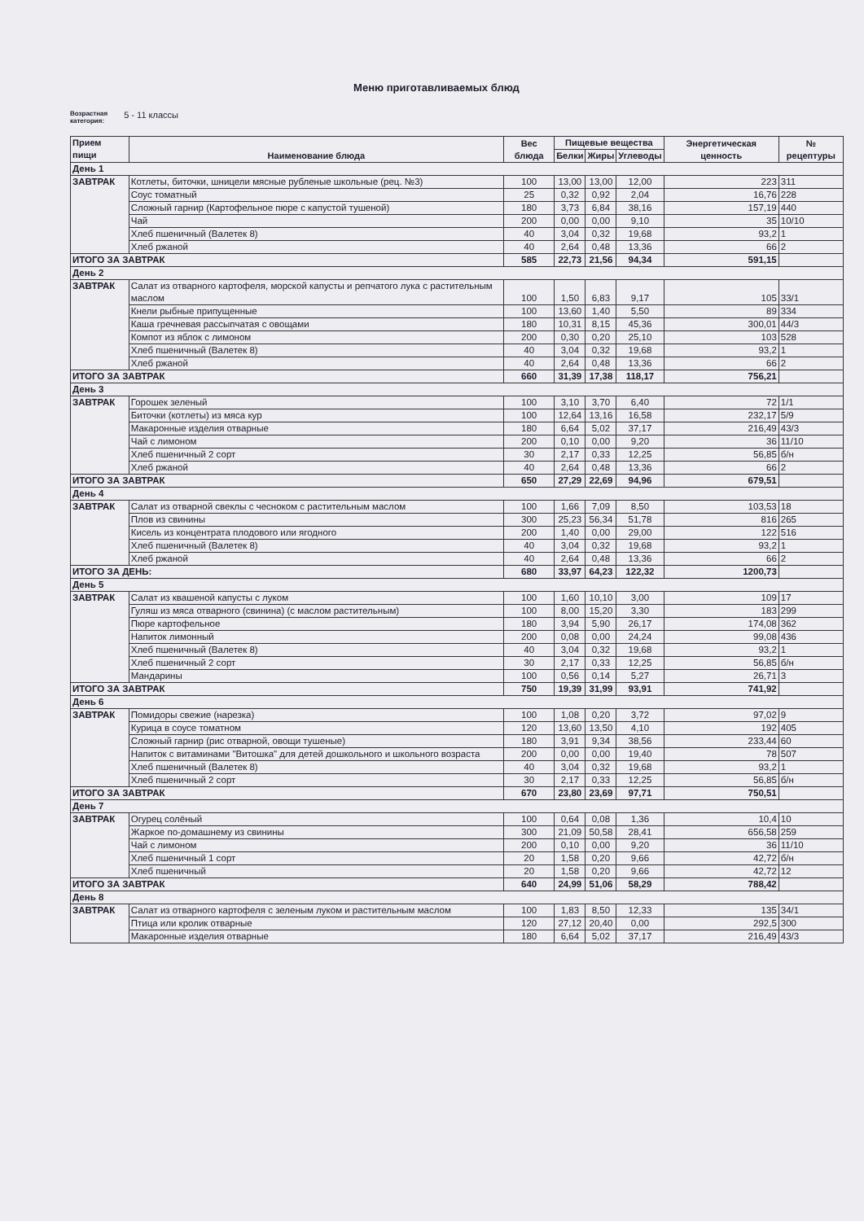Меню приготавливаемых блюд
Возрастная
категория: 5 - 11 классы
| Прием пищи | Наименование блюда | Вес блюда | Пищевые вещества | | | Энергетическая ценность | № рецептуры |
| --- | --- | --- | --- | --- | --- | --- | --- |
| | | | Белки | Жиры | Углеводы | | |
| День 1 | | | | | | | |
| ЗАВТРАК | Котлеты, биточки, шницели мясные рубленые школьные (рец. №3) | 100 | 13,00 | 13,00 | 12,00 | 223 | 311 |
| | Соус томатный | 25 | 0,32 | 0,92 | 2,04 | 16,76 | 228 |
| | Сложный гарнир (Картофельное пюре с капустой тушеной) | 180 | 3,73 | 6,84 | 38,16 | 157,19 | 440 |
| | Чай | 200 | 0,00 | 0,00 | 9,10 | 35 | 10/10 |
| | Хлеб пшеничный (Валетек 8) | 40 | 3,04 | 0,32 | 19,68 | 93,2 | 1 |
| | Хлеб ржаной | 40 | 2,64 | 0,48 | 13,36 | 66 | 2 |
| ИТОГО ЗА ЗАВТРАК | | 585 | 22,73 | 21,56 | 94,34 | 591,15 | |
| День 2 | | | | | | | |
| ЗАВТРАК | Салат из отварного картофеля, морской капусты и репчатого лука с растительным маслом | 100 | 1,50 | 6,83 | 9,17 | 105 | 33/1 |
| | Кнели рыбные припущенные | 100 | 13,60 | 1,40 | 5,50 | 89 | 334 |
| | Каша гречневая рассыпчатая с овощами | 180 | 10,31 | 8,15 | 45,36 | 300,01 | 44/3 |
| | Компот из яблок с лимоном | 200 | 0,30 | 0,20 | 25,10 | 103 | 528 |
| | Хлеб пшеничный (Валетек 8) | 40 | 3,04 | 0,32 | 19,68 | 93,2 | 1 |
| | Хлеб ржаной | 40 | 2,64 | 0,48 | 13,36 | 66 | 2 |
| ИТОГО ЗА ЗАВТРАК | | 660 | 31,39 | 17,38 | 118,17 | 756,21 | |
| День 3 | | | | | | | |
| ЗАВТРАК | Горошек зеленый | 100 | 3,10 | 3,70 | 6,40 | 72 | 1/1 |
| | Биточки (котлеты) из мяса кур | 100 | 12,64 | 13,16 | 16,58 | 232,17 | 5/9 |
| | Макаронные изделия отварные | 180 | 6,64 | 5,02 | 37,17 | 216,49 | 43/3 |
| | Чай с лимоном | 200 | 0,10 | 0,00 | 9,20 | 36 | 11/10 |
| | Хлеб пшеничный 2 сорт | 30 | 2,17 | 0,33 | 12,25 | 56,85 | б/н |
| | Хлеб ржаной | 40 | 2,64 | 0,48 | 13,36 | 66 | 2 |
| ИТОГО ЗА ЗАВТРАК | | 650 | 27,29 | 22,69 | 94,96 | 679,51 | |
| День 4 | | | | | | | |
| ЗАВТРАК | Салат из отварной свеклы с чесноком с растительным маслом | 100 | 1,66 | 7,09 | 8,50 | 103,53 | 18 |
| | Плов из свинины | 300 | 25,23 | 56,34 | 51,78 | 816 | 265 |
| | Кисель из концентрата плодового или ягодного | 200 | 1,40 | 0,00 | 29,00 | 122 | 516 |
| | Хлеб пшеничный (Валетек 8) | 40 | 3,04 | 0,32 | 19,68 | 93,2 | 1 |
| | Хлеб ржаной | 40 | 2,64 | 0,48 | 13,36 | 66 | 2 |
| ИТОГО ЗА ДЕНЬ: | | 680 | 33,97 | 64,23 | 122,32 | 1200,73 | |
| День 5 | | | | | | | |
| ЗАВТРАК | Салат из квашеной капусты с луком | 100 | 1,60 | 10,10 | 3,00 | 109 | 17 |
| | Гуляш из мяса отварного (свинина) (с маслом растительным) | 100 | 8,00 | 15,20 | 3,30 | 183 | 299 |
| | Пюре картофельное | 180 | 3,94 | 5,90 | 26,17 | 174,08 | 362 |
| | Напиток лимонный | 200 | 0,08 | 0,00 | 24,24 | 99,08 | 436 |
| | Хлеб пшеничный (Валетек 8) | 40 | 3,04 | 0,32 | 19,68 | 93,2 | 1 |
| | Хлеб пшеничный 2 сорт | 30 | 2,17 | 0,33 | 12,25 | 56,85 | б/н |
| | Мандарины | 100 | 0,56 | 0,14 | 5,27 | 26,71 | 3 |
| ИТОГО ЗА ЗАВТРАК | | 750 | 19,39 | 31,99 | 93,91 | 741,92 | |
| День 6 | | | | | | | |
| ЗАВТРАК | Помидоры свежие (нарезка) | 100 | 1,08 | 0,20 | 3,72 | 97,02 | 9 |
| | Курица в соусе томатном | 120 | 13,60 | 13,50 | 4,10 | 192 | 405 |
| | Сложный гарнир (рис отварной, овощи тушеные) | 180 | 3,91 | 9,34 | 38,56 | 233,44 | 60 |
| | Напиток с витаминами "Витошка" для детей дошкольного и школьного возраста | 200 | 0,00 | 0,00 | 19,40 | 78 | 507 |
| | Хлеб пшеничный (Валетек 8) | 40 | 3,04 | 0,32 | 19,68 | 93,2 | 1 |
| | Хлеб пшеничный 2 сорт | 30 | 2,17 | 0,33 | 12,25 | 56,85 | б/н |
| ИТОГО ЗА ЗАВТРАК | | 670 | 23,80 | 23,69 | 97,71 | 750,51 | |
| День 7 | | | | | | | |
| ЗАВТРАК | Огурец солёный | 100 | 0,64 | 0,08 | 1,36 | 10,4 | 10 |
| | Жаркое по-домашнему из свинины | 300 | 21,09 | 50,58 | 28,41 | 656,58 | 259 |
| | Чай с лимоном | 200 | 0,10 | 0,00 | 9,20 | 36 | 11/10 |
| | Хлеб пшеничный 1 сорт | 20 | 1,58 | 0,20 | 9,66 | 42,72 | б/н |
| | Хлеб пшеничный | 20 | 1,58 | 0,20 | 9,66 | 42,72 | 12 |
| ИТОГО ЗА ЗАВТРАК | | 640 | 24,99 | 51,06 | 58,29 | 788,42 | |
| День 8 | | | | | | | |
| ЗАВТРАК | Салат из отварного картофеля с зеленым луком и растительным маслом | 100 | 1,83 | 8,50 | 12,33 | 135 | 34/1 |
| | Птица или кролик отварные | 120 | 27,12 | 20,40 | 0,00 | 292,5 | 300 |
| | Макаронные изделия отварные | 180 | 6,64 | 5,02 | 37,17 | 216,49 | 43/3 |